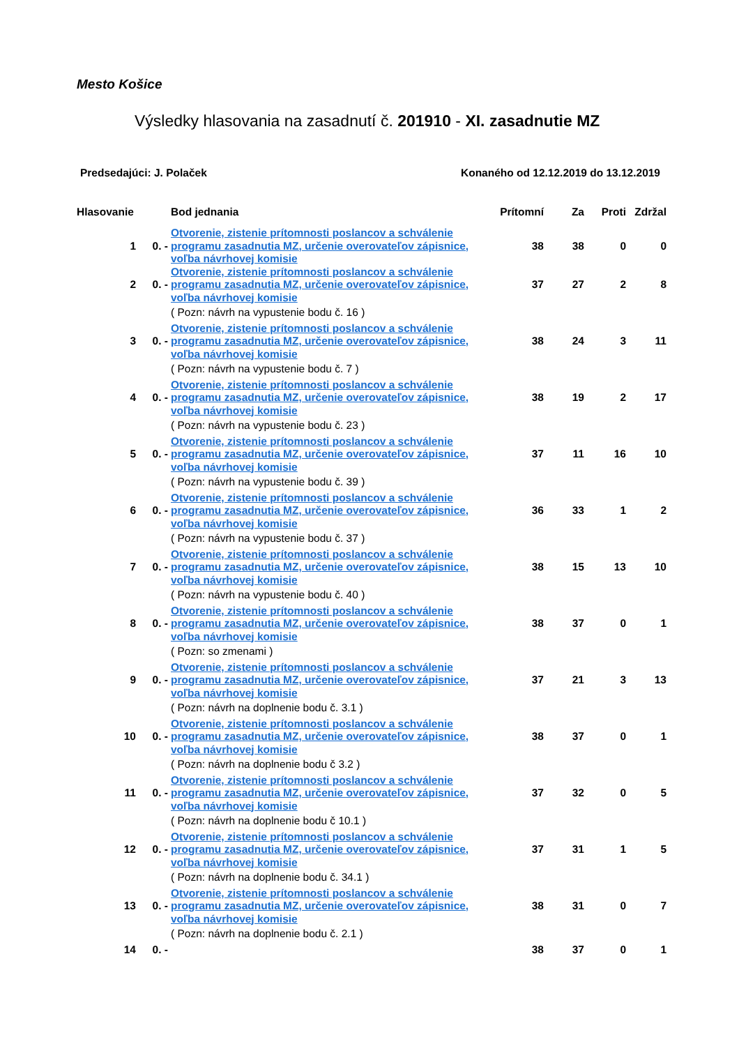Mesto Košice
Výsledky hlasovania na zasadnutí č. 201910 - XI. zasadnutie MZ
Predsedajúci: J. Polaček Konaného od 12.12.2019 do 13.12.2019
| Hlasovanie | | Bod jednania | Prítomní | Za | Proti | Zdržal |
| --- | --- | --- | --- | --- | --- | --- |
| 1 | 0. - | Otvorenie, zistenie prítomnosti poslancov a schválenie programu zasadnutia MZ, určenie overovateľov zápisnice, voľba návrhovej komisie | 38 | 38 | 0 | 0 |
| 2 | 0. - | Otvorenie, zistenie prítomnosti poslancov a schválenie programu zasadnutia MZ, určenie overovateľov zápisnice, voľba návrhovej komisie | 37 | 27 | 2 | 8 |
| | | ( Pozn: návrh na vypustenie bodu č. 16 ) | | | | |
| 3 | 0. - | Otvorenie, zistenie prítomnosti poslancov a schválenie programu zasadnutia MZ, určenie overovateľov zápisnice, voľba návrhovej komisie | 38 | 24 | 3 | 11 |
| | | ( Pozn: návrh na vypustenie bodu č. 7 ) | | | | |
| 4 | 0. - | Otvorenie, zistenie prítomnosti poslancov a schválenie programu zasadnutia MZ, určenie overovateľov zápisnice, voľba návrhovej komisie | 38 | 19 | 2 | 17 |
| | | ( Pozn: návrh na vypustenie bodu č. 23 ) | | | | |
| 5 | 0. - | Otvorenie, zistenie prítomnosti poslancov a schválenie programu zasadnutia MZ, určenie overovateľov zápisnice, voľba návrhovej komisie | 37 | 11 | 16 | 10 |
| | | ( Pozn: návrh na vypustenie bodu č. 39 ) | | | | |
| 6 | 0. - | Otvorenie, zistenie prítomnosti poslancov a schválenie programu zasadnutia MZ, určenie overovateľov zápisnice, voľba návrhovej komisie | 36 | 33 | 1 | 2 |
| | | ( Pozn: návrh na vypustenie bodu č. 37 ) | | | | |
| 7 | 0. - | Otvorenie, zistenie prítomnosti poslancov a schválenie programu zasadnutia MZ, určenie overovateľov zápisnice, voľba návrhovej komisie | 38 | 15 | 13 | 10 |
| | | ( Pozn: návrh na vypustenie bodu č. 40 ) | | | | |
| 8 | 0. - | Otvorenie, zistenie prítomnosti poslancov a schválenie programu zasadnutia MZ, určenie overovateľov zápisnice, voľba návrhovej komisie | 38 | 37 | 0 | 1 |
| | | ( Pozn: so zmenami ) | | | | |
| 9 | 0. - | Otvorenie, zistenie prítomnosti poslancov a schválenie programu zasadnutia MZ, určenie overovateľov zápisnice, voľba návrhovej komisie | 37 | 21 | 3 | 13 |
| | | ( Pozn: návrh na doplnenie bodu č. 3.1 ) | | | | |
| 10 | 0. - | Otvorenie, zistenie prítomnosti poslancov a schválenie programu zasadnutia MZ, určenie overovateľov zápisnice, voľba návrhovej komisie | 38 | 37 | 0 | 1 |
| | | ( Pozn: návrh na doplnenie bodu č 3.2 ) | | | | |
| 11 | 0. - | Otvorenie, zistenie prítomnosti poslancov a schválenie programu zasadnutia MZ, určenie overovateľov zápisnice, voľba návrhovej komisie | 37 | 32 | 0 | 5 |
| | | ( Pozn: návrh na doplnenie bodu č 10.1 ) | | | | |
| 12 | 0. - | Otvorenie, zistenie prítomnosti poslancov a schválenie programu zasadnutia MZ, určenie overovateľov zápisnice, voľba návrhovej komisie | 37 | 31 | 1 | 5 |
| | | ( Pozn: návrh na doplnenie bodu č. 34.1 ) | | | | |
| 13 | 0. - | Otvorenie, zistenie prítomnosti poslancov a schválenie programu zasadnutia MZ, určenie overovateľov zápisnice, voľba návrhovej komisie | 38 | 31 | 0 | 7 |
| | | ( Pozn: návrh na doplnenie bodu č. 2.1 ) | | | | |
| 14 | 0. - | | 38 | 37 | 0 | 1 |